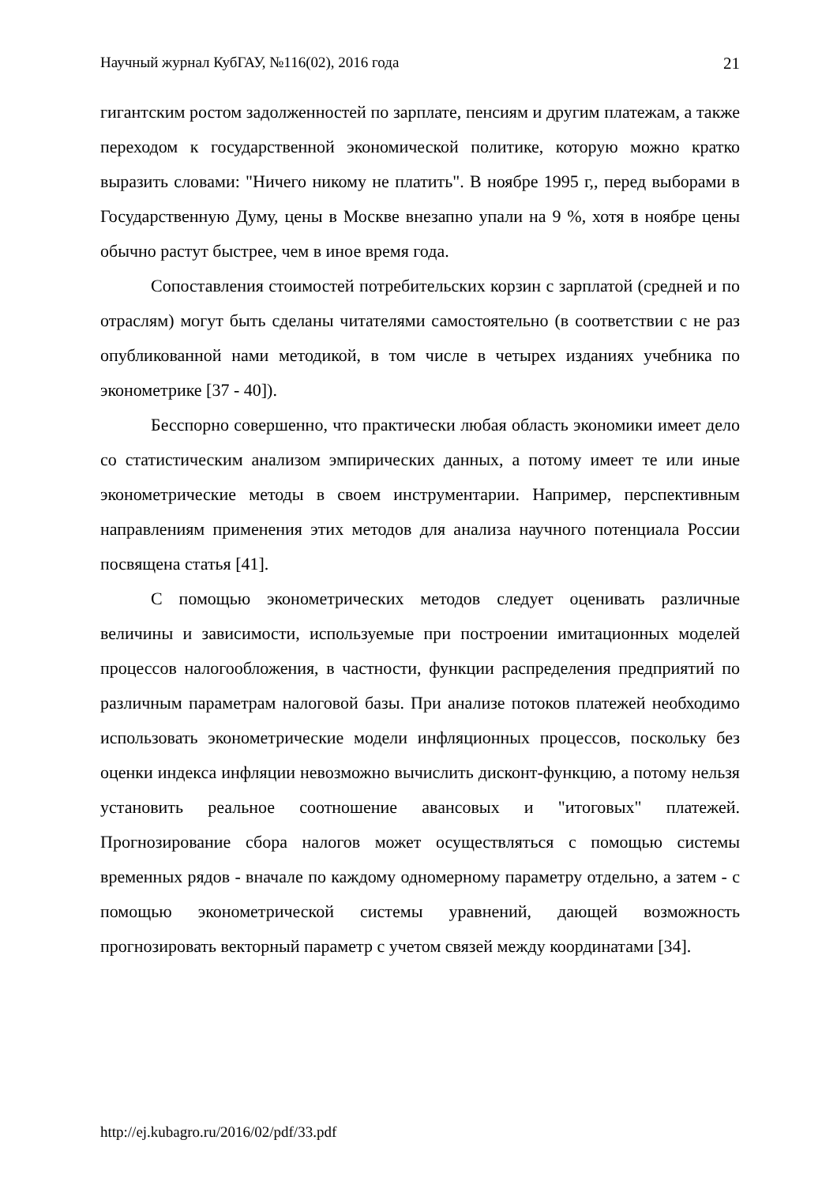Научный журнал КубГАУ, №116(02), 2016 года 21
гигантским ростом задолженностей по зарплате, пенсиям и другим платежам, а также переходом к государственной экономической политике, которую можно кратко выразить словами: "Ничего никому не платить". В ноябре 1995 г,, перед выборами в Государственную Думу, цены в Москве внезапно упали на 9 %, хотя в ноябре цены обычно растут быстрее, чем в иное время года.
Сопоставления стоимостей потребительских корзин с зарплатой (средней и по отраслям) могут быть сделаны читателями самостоятельно (в соответствии с не раз опубликованной нами методикой, в том числе в четырех изданиях учебника по эконометрике [37 - 40]).
Бесспорно совершенно, что практически любая область экономики имеет дело со статистическим анализом эмпирических данных, а потому имеет те или иные эконометрические методы в своем инструментарии. Например, перспективным направлениям применения этих методов для анализа научного потенциала России посвящена статья [41].
С помощью эконометрических методов следует оценивать различные величины и зависимости, используемые при построении имитационных моделей процессов налогообложения, в частности, функции распределения предприятий по различным параметрам налоговой базы. При анализе потоков платежей необходимо использовать эконометрические модели инфляционных процессов, поскольку без оценки индекса инфляции невозможно вычислить дисконт-функцию, а потому нельзя установить реальное соотношение авансовых и "итоговых" платежей. Прогнозирование сбора налогов может осуществляться с помощью системы временных рядов - вначале по каждому одномерному параметру отдельно, а затем - с помощью эконометрической системы уравнений, дающей возможность прогнозировать векторный параметр с учетом связей между координатами [34].
http://ej.kubagro.ru/2016/02/pdf/33.pdf